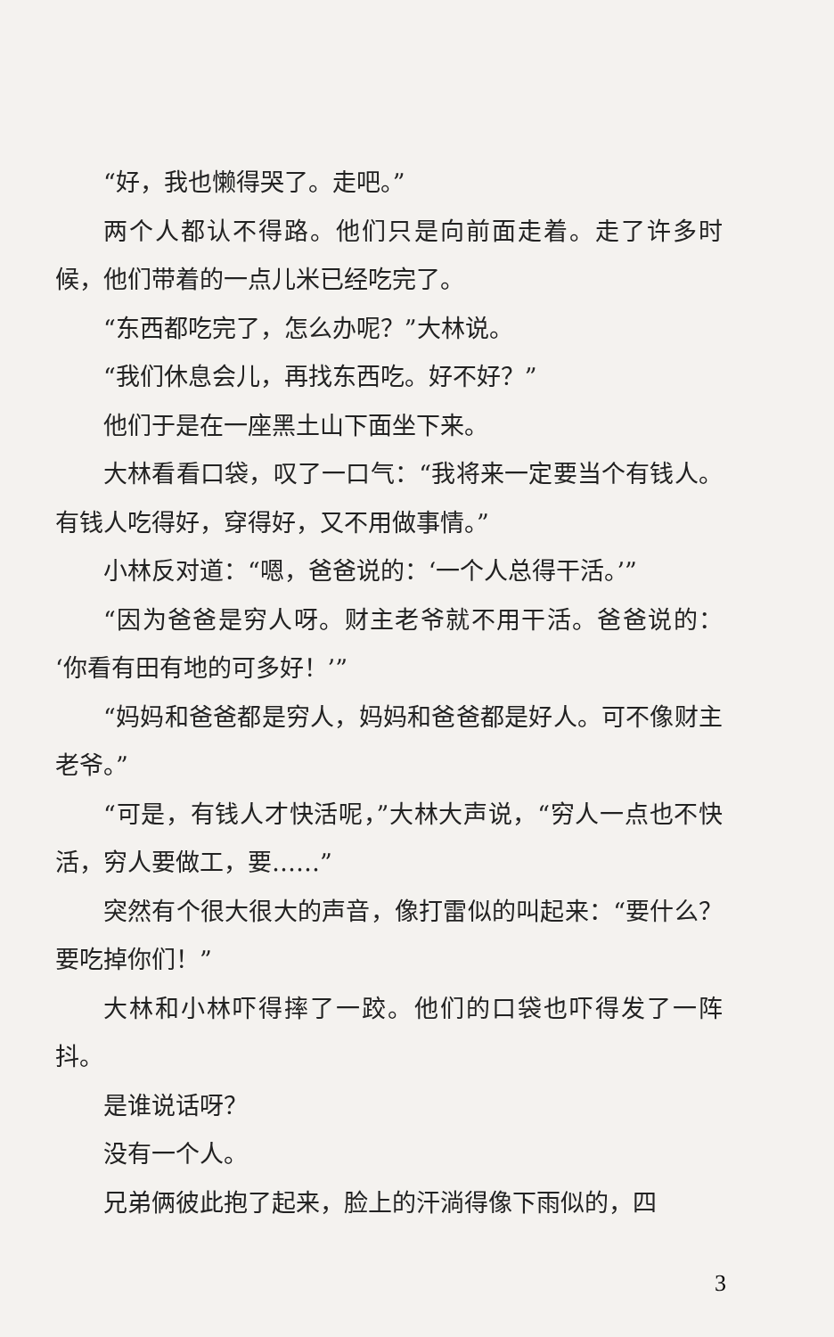“好，我也懒得哭了。走吧。”
两个人都认不得路。他们只是向前面走着。走了许多时候，他们带着的一点儿米已经吃完了。
“东西都吃完了，怎么办呢？”大林说。
“我们休息会儿，再找东西吃。好不好？”
他们于是在一座黑土山下面坐下来。
大林看看口袋，叹了一口气：“我将来一定要当个有钱人。有钱人吃得好，穿得好，又不用做事情。”
小林反对道：“嗯，爸爸说的：‘一个人总得干活。’”
“因为爸爸是穷人呀。财主老爷就不用干活。爸爸说的：‘你看有田有地的可多好！’”
“妈妈和爸爸都是穷人，妈妈和爸爸都是好人。可不像财主老爷。”
“可是，有钱人才快活呢，”大林大声说，“穷人一点也不快活，穷人要做工，要……”
突然有个很大很大的声音，像打雷似的叫起来：“要什么？要吃掉你们！”
大林和小林吓得摔了一跤。他们的口袋也吓得发了一阵抖。
是谁说话呀？
没有一个人。
兄弟俩彼此抱了起来，脸上的汗淌得像下雨似的，四
3